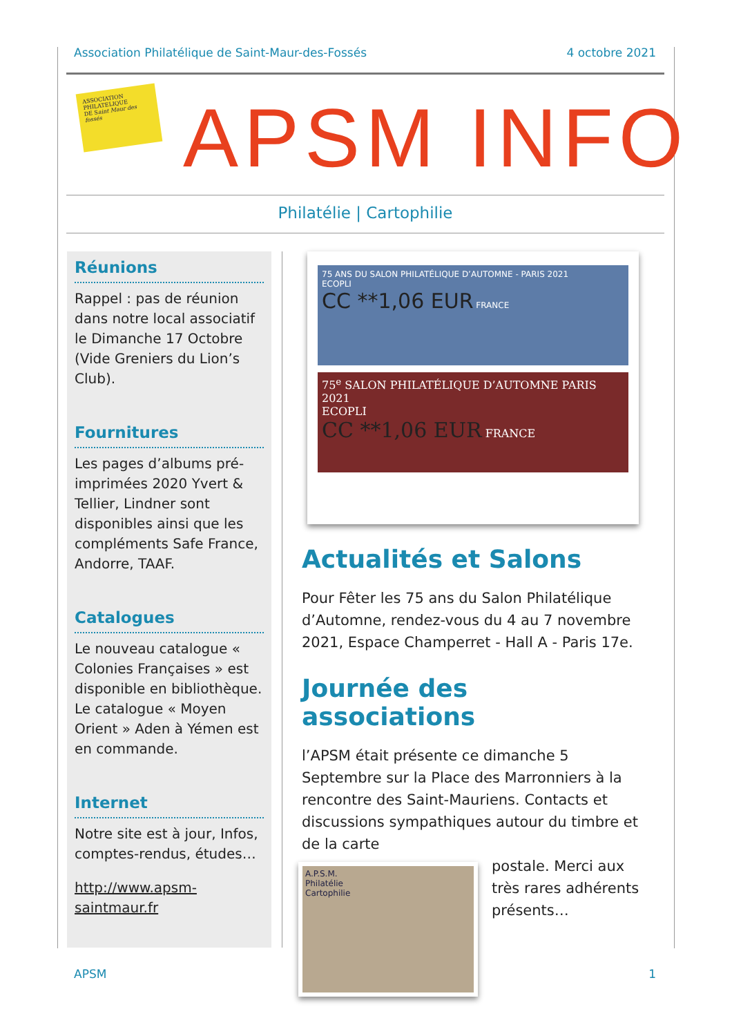Association Philatélique de Saint-Maur-des-Fossés 4 octobre 2021
ASSOCIATION
PHILATELIQUE
DE Saint Maur des fossés
APSM INFO
Philatélie | Cartophilie
Réunions
Rappel : pas de réunion dans notre local associatif le Dimanche 17 Octobre (Vide Greniers du Lion’s Club).
Fournitures
Les pages d’albums pré-imprimées 2020 Yvert & Tellier, Lindner sont disponibles ainsi que les compléments Safe France, Andorre, TAAF.
Catalogues
Le nouveau catalogue « Colonies Françaises » est disponible en bibliothèque. Le catalogue « Moyen Orient » Aden à Yémen est en commande.
Internet
Notre site est à jour, Infos, comptes-rendus, études…
http://www.apsm-saintmaur.fr
75 ANS DU SALON PHILATÉLIQUE D’AUTOMNE - PARIS 2021
ECOPLI
CC **1,06 EUR FRANCE
75<sup>e</sup> SALON PHILATÉLIQUE D’AUTOMNE PARIS 2021
ECOPLI
CC **1,06 EUR FRANCE
Actualités et Salons
Pour Fêter les 75 ans du Salon Philatélique d’Automne, rendez-vous du 4 au 7 novembre 2021, Espace Champerret - Hall A - Paris 17e.
Journée des associations
l’APSM était présente ce dimanche 5 Septembre sur la Place des Marronniers à la rencontre des Saint-Mauriens. Contacts et discussions sympathiques autour du timbre et de la carte
A.P.S.M.
Philatélie
Cartophilie
postale. Merci aux très rares adhérents présents…
APSM 1